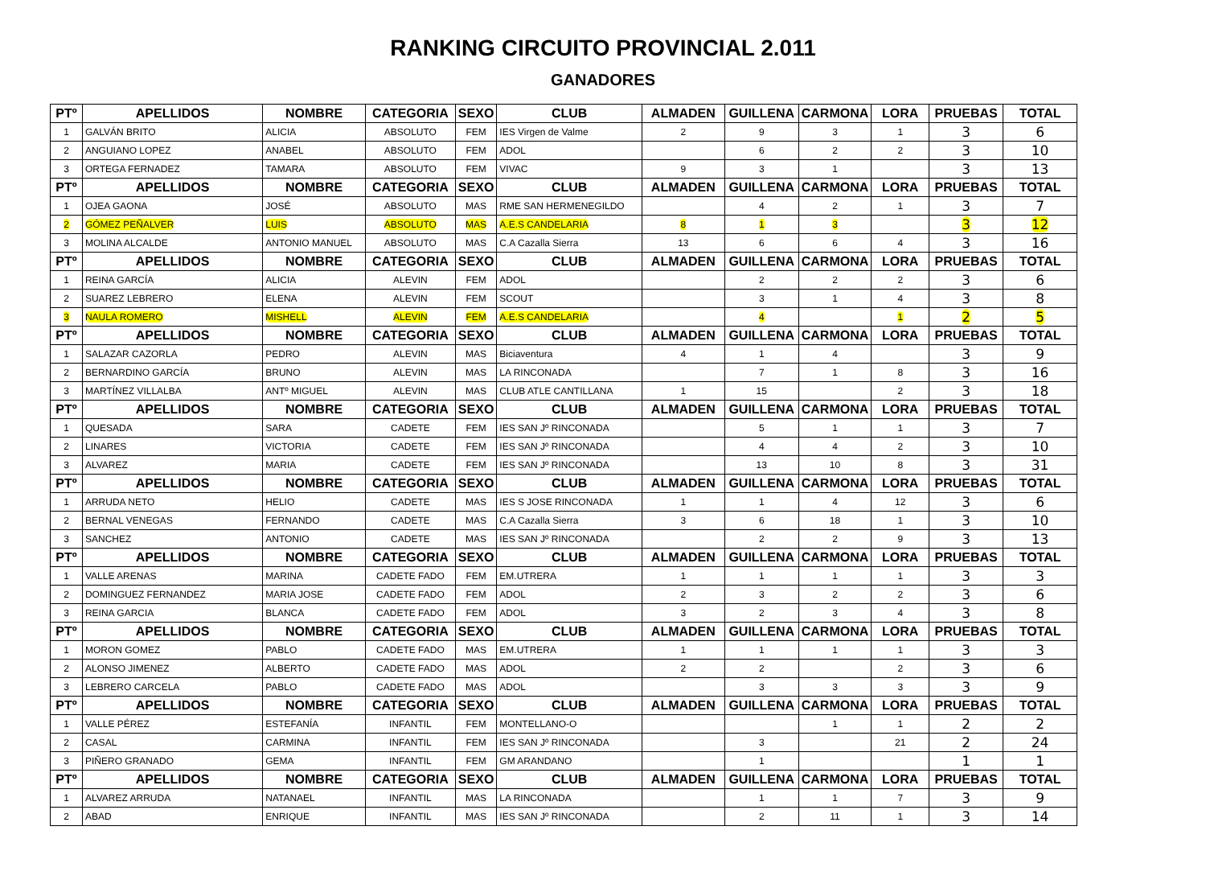RANKING CIRCUITO PROVINCIAL 2.011
GANADORES
| PTº | APELLIDOS | NOMBRE | CATEGORIA | SEXO | CLUB | ALMADEN | GUILLENA | CARMONA | LORA | PRUEBAS | TOTAL |
| --- | --- | --- | --- | --- | --- | --- | --- | --- | --- | --- | --- |
| 1 | GALVÁN BRITO | ALICIA | ABSOLUTO | FEM | IES Virgen de Valme | 2 | 9 | 3 | 1 | 3 | 6 |
| 2 | ANGUIANO LOPEZ | ANABEL | ABSOLUTO | FEM | ADOL | | 6 | 2 | 2 | 3 | 10 |
| 3 | ORTEGA FERNADEZ | TAMARA | ABSOLUTO | FEM | VIVAC | 9 | 3 | 1 | | 3 | 13 |
| PTº | APELLIDOS | NOMBRE | CATEGORIA | SEXO | CLUB | ALMADEN | GUILLENA | CARMONA | LORA | PRUEBAS | TOTAL |
| 1 | OJEA GAONA | JOSÉ | ABSOLUTO | MAS | RME SAN HERMENEGILDO | | 4 | 2 | 1 | 3 | 7 |
| 2 | GÓMEZ PEÑALVER | LUIS | ABSOLUTO | MAS | A.E.S CANDELARIA | 8 | 1 | 3 | | 3 | 12 |
| 3 | MOLINA ALCALDE | ANTONIO MANUEL | ABSOLUTO | MAS | C.A Cazalla Sierra | 13 | 6 | 6 | 4 | 3 | 16 |
| PTº | APELLIDOS | NOMBRE | CATEGORIA | SEXO | CLUB | ALMADEN | GUILLENA | CARMONA | LORA | PRUEBAS | TOTAL |
| 1 | REINA GARCÍA | ALICIA | ALEVIN | FEM | ADOL | | 2 | 2 | 2 | 3 | 6 |
| 2 | SUAREZ LEBRERO | ELENA | ALEVIN | FEM | SCOUT | | 3 | 1 | 4 | 3 | 8 |
| 3 | NAULA ROMERO | MISHELL | ALEVIN | FEM | A.E.S CANDELARIA | | 4 | | 1 | 2 | 5 |
| PTº | APELLIDOS | NOMBRE | CATEGORIA | SEXO | CLUB | ALMADEN | GUILLENA | CARMONA | LORA | PRUEBAS | TOTAL |
| 1 | SALAZAR CAZORLA | PEDRO | ALEVIN | MAS | Biciaventura | 4 | 1 | 4 | | 3 | 9 |
| 2 | BERNARDINO GARCÍA | BRUNO | ALEVIN | MAS | LA RINCONADA | | 7 | 1 | 8 | 3 | 16 |
| 3 | MARTÍNEZ VILLALBA | ANTº MIGUEL | ALEVIN | MAS | CLUB ATLE CANTILLANA | 1 | 15 | | 2 | 3 | 18 |
| PTº | APELLIDOS | NOMBRE | CATEGORIA | SEXO | CLUB | ALMADEN | GUILLENA | CARMONA | LORA | PRUEBAS | TOTAL |
| 1 | QUESADA | SARA | CADETE | FEM | IES SAN Jº RINCONADA | | 5 | 1 | 1 | 3 | 7 |
| 2 | LINARES | VICTORIA | CADETE | FEM | IES SAN Jº RINCONADA | | 4 | 4 | 2 | 3 | 10 |
| 3 | ALVAREZ | MARIA | CADETE | FEM | IES SAN Jº RINCONADA | | 13 | 10 | 8 | 3 | 31 |
| PTº | APELLIDOS | NOMBRE | CATEGORIA | SEXO | CLUB | ALMADEN | GUILLENA | CARMONA | LORA | PRUEBAS | TOTAL |
| 1 | ARRUDA NETO | HELIO | CADETE | MAS | IES S JOSE RINCONADA | 1 | 1 | 4 | 12 | 3 | 6 |
| 2 | BERNAL VENEGAS | FERNANDO | CADETE | MAS | C.A Cazalla Sierra | 3 | 6 | 18 | 1 | 3 | 10 |
| 3 | SANCHEZ | ANTONIO | CADETE | MAS | IES SAN Jº RINCONADA | | 2 | 2 | 9 | 3 | 13 |
| PTº | APELLIDOS | NOMBRE | CATEGORIA | SEXO | CLUB | ALMADEN | GUILLENA | CARMONA | LORA | PRUEBAS | TOTAL |
| 1 | VALLE ARENAS | MARINA | CADETE FADO | FEM | EM.UTRERA | 1 | 1 | 1 | 1 | 3 | 3 |
| 2 | DOMINGUEZ FERNANDEZ | MARIA JOSE | CADETE FADO | FEM | ADOL | 2 | 3 | 2 | 2 | 3 | 6 |
| 3 | REINA GARCIA | BLANCA | CADETE FADO | FEM | ADOL | 3 | 2 | 3 | 4 | 3 | 8 |
| PTº | APELLIDOS | NOMBRE | CATEGORIA | SEXO | CLUB | ALMADEN | GUILLENA | CARMONA | LORA | PRUEBAS | TOTAL |
| 1 | MORON GOMEZ | PABLO | CADETE FADO | MAS | EM.UTRERA | 1 | 1 | 1 | 1 | 3 | 3 |
| 2 | ALONSO JIMENEZ | ALBERTO | CADETE FADO | MAS | ADOL | 2 | 2 | | 2 | 3 | 6 |
| 3 | LEBRERO CARCELA | PABLO | CADETE FADO | MAS | ADOL | | 3 | 3 | 3 | 3 | 9 |
| PTº | APELLIDOS | NOMBRE | CATEGORIA | SEXO | CLUB | ALMADEN | GUILLENA | CARMONA | LORA | PRUEBAS | TOTAL |
| 1 | VALLE PÉREZ | ESTEFANÍA | INFANTIL | FEM | MONTELLANO-O | | | 1 | 1 | 2 | 2 |
| 2 | CASAL | CARMINA | INFANTIL | FEM | IES SAN Jº RINCONADA | | 3 | | 21 | 2 | 24 |
| 3 | PIÑERO GRANADO | GEMA | INFANTIL | FEM | GM ARANDANO | | 1 | | | 1 | 1 |
| PTº | APELLIDOS | NOMBRE | CATEGORIA | SEXO | CLUB | ALMADEN | GUILLENA | CARMONA | LORA | PRUEBAS | TOTAL |
| 1 | ALVAREZ ARRUDA | NATANAEL | INFANTIL | MAS | LA RINCONADA | | 1 | 1 | 7 | 3 | 9 |
| 2 | ABAD | ENRIQUE | INFANTIL | MAS | IES SAN Jº RINCONADA | | 2 | 11 | 1 | 3 | 14 |